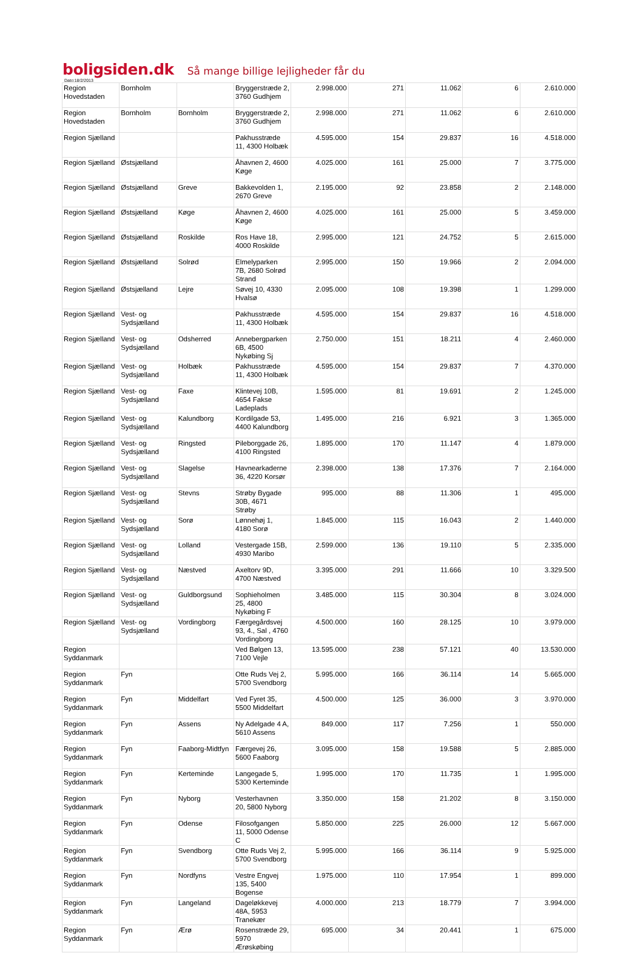boligsiden.dk Så mange billige lejligheder får du
Dato:18/2/2013
| Region Hovedstaden | Bornholm | | Bryggerstræde 2, 3760 Gudhjem | 2.998.000 | 271 | 11.062 | 6 | 2.610.000 |
| Region Hovedstaden | Bornholm | Bornholm | Bryggerstræde 2, 3760 Gudhjem | 2.998.000 | 271 | 11.062 | 6 | 2.610.000 |
| Region Sjælland | | | Pakhusstræde 11, 4300 Holbæk | 4.595.000 | 154 | 29.837 | 16 | 4.518.000 |
| Region Sjælland | Østsjælland | | Åhavnen 2, 4600 Køge | 4.025.000 | 161 | 25.000 | 7 | 3.775.000 |
| Region Sjælland | Østsjælland | Greve | Bakkevolden 1, 2670 Greve | 2.195.000 | 92 | 23.858 | 2 | 2.148.000 |
| Region Sjælland | Østsjælland | Køge | Åhavnen 2, 4600 Køge | 4.025.000 | 161 | 25.000 | 5 | 3.459.000 |
| Region Sjælland | Østsjælland | Roskilde | Ros Have 18, 4000 Roskilde | 2.995.000 | 121 | 24.752 | 5 | 2.615.000 |
| Region Sjælland | Østsjælland | Solrød | Elmelyparken 7B, 2680 Solrød Strand | 2.995.000 | 150 | 19.966 | 2 | 2.094.000 |
| Region Sjælland | Østsjælland | Lejre | Søvej 10, 4330 Hvalsø | 2.095.000 | 108 | 19.398 | 1 | 1.299.000 |
| Region Sjælland | Vest- og Sydsjælland | | Pakhusstræde 11, 4300 Holbæk | 4.595.000 | 154 | 29.837 | 16 | 4.518.000 |
| Region Sjælland | Vest- og Sydsjælland | Odsherred | Annebergparken 6B, 4500 Nykøbing Sj | 2.750.000 | 151 | 18.211 | 4 | 2.460.000 |
| Region Sjælland | Vest- og Sydsjælland | Holbæk | Pakhusstræde 11, 4300 Holbæk | 4.595.000 | 154 | 29.837 | 7 | 4.370.000 |
| Region Sjælland | Vest- og Sydsjælland | Faxe | Klintevej 10B, 4654 Fakse Ladeplads | 1.595.000 | 81 | 19.691 | 2 | 1.245.000 |
| Region Sjælland | Vest- og Sydsjælland | Kalundborg | Kordilgade 53, 4400 Kalundborg | 1.495.000 | 216 | 6.921 | 3 | 1.365.000 |
| Region Sjælland | Vest- og Sydsjælland | Ringsted | Pileborggade 26, 4100 Ringsted | 1.895.000 | 170 | 11.147 | 4 | 1.879.000 |
| Region Sjælland | Vest- og Sydsjælland | Slagelse | Havnearkaderne 36, 4220 Korsør | 2.398.000 | 138 | 17.376 | 7 | 2.164.000 |
| Region Sjælland | Vest- og Sydsjælland | Stevns | Strøby Bygade 30B, 4671 Strøby | 995.000 | 88 | 11.306 | 1 | 495.000 |
| Region Sjælland | Vest- og Sydsjælland | Sorø | Lønnehøj 1, 4180 Sorø | 1.845.000 | 115 | 16.043 | 2 | 1.440.000 |
| Region Sjælland | Vest- og Sydsjælland | Lolland | Vestergade 15B, 4930 Maribo | 2.599.000 | 136 | 19.110 | 5 | 2.335.000 |
| Region Sjælland | Vest- og Sydsjælland | Næstved | Axeltorv 9D, 4700 Næstved | 3.395.000 | 291 | 11.666 | 10 | 3.329.500 |
| Region Sjælland | Vest- og Sydsjælland | Guldborgsund | Sophieholmen 25, 4800 Nykøbing F | 3.485.000 | 115 | 30.304 | 8 | 3.024.000 |
| Region Sjælland | Vest- og Sydsjælland | Vordingborg | Færgegårdsvej 93, 4., Sal , 4760 Vordingborg | 4.500.000 | 160 | 28.125 | 10 | 3.979.000 |
| Region Syddanmark | | | Ved Bølgen 13, 7100 Vejle | 13.595.000 | 238 | 57.121 | 40 | 13.530.000 |
| Region Syddanmark | Fyn | | Otte Ruds Vej 2, 5700 Svendborg | 5.995.000 | 166 | 36.114 | 14 | 5.665.000 |
| Region Syddanmark | Fyn | Middelfart | Ved Fyret 35, 5500 Middelfart | 4.500.000 | 125 | 36.000 | 3 | 3.970.000 |
| Region Syddanmark | Fyn | Assens | Ny Adelgade 4 A, 5610 Assens | 849.000 | 117 | 7.256 | 1 | 550.000 |
| Region Syddanmark | Fyn | Faaborg-Midtfyn | Færgevej 26, 5600 Faaborg | 3.095.000 | 158 | 19.588 | 5 | 2.885.000 |
| Region Syddanmark | Fyn | Kerteminde | Langegade 5, 5300 Kerteminde | 1.995.000 | 170 | 11.735 | 1 | 1.995.000 |
| Region Syddanmark | Fyn | Nyborg | Vesterhavnen 20, 5800 Nyborg | 3.350.000 | 158 | 21.202 | 8 | 3.150.000 |
| Region Syddanmark | Fyn | Odense | Filosofgangen 11, 5000 Odense C | 5.850.000 | 225 | 26.000 | 12 | 5.667.000 |
| Region Syddanmark | Fyn | Svendborg | Otte Ruds Vej 2, 5700 Svendborg | 5.995.000 | 166 | 36.114 | 9 | 5.925.000 |
| Region Syddanmark | Fyn | Nordfyns | Vestre Engvej 135, 5400 Bogense | 1.975.000 | 110 | 17.954 | 1 | 899.000 |
| Region Syddanmark | Fyn | Langeland | Dageløkkevej 48A, 5953 Tranekær | 4.000.000 | 213 | 18.779 | 7 | 3.994.000 |
| Region Syddanmark | Fyn | Ærø | Rosenstræde 29, 5970 Ærøskøbing | 695.000 | 34 | 20.441 | 1 | 675.000 |